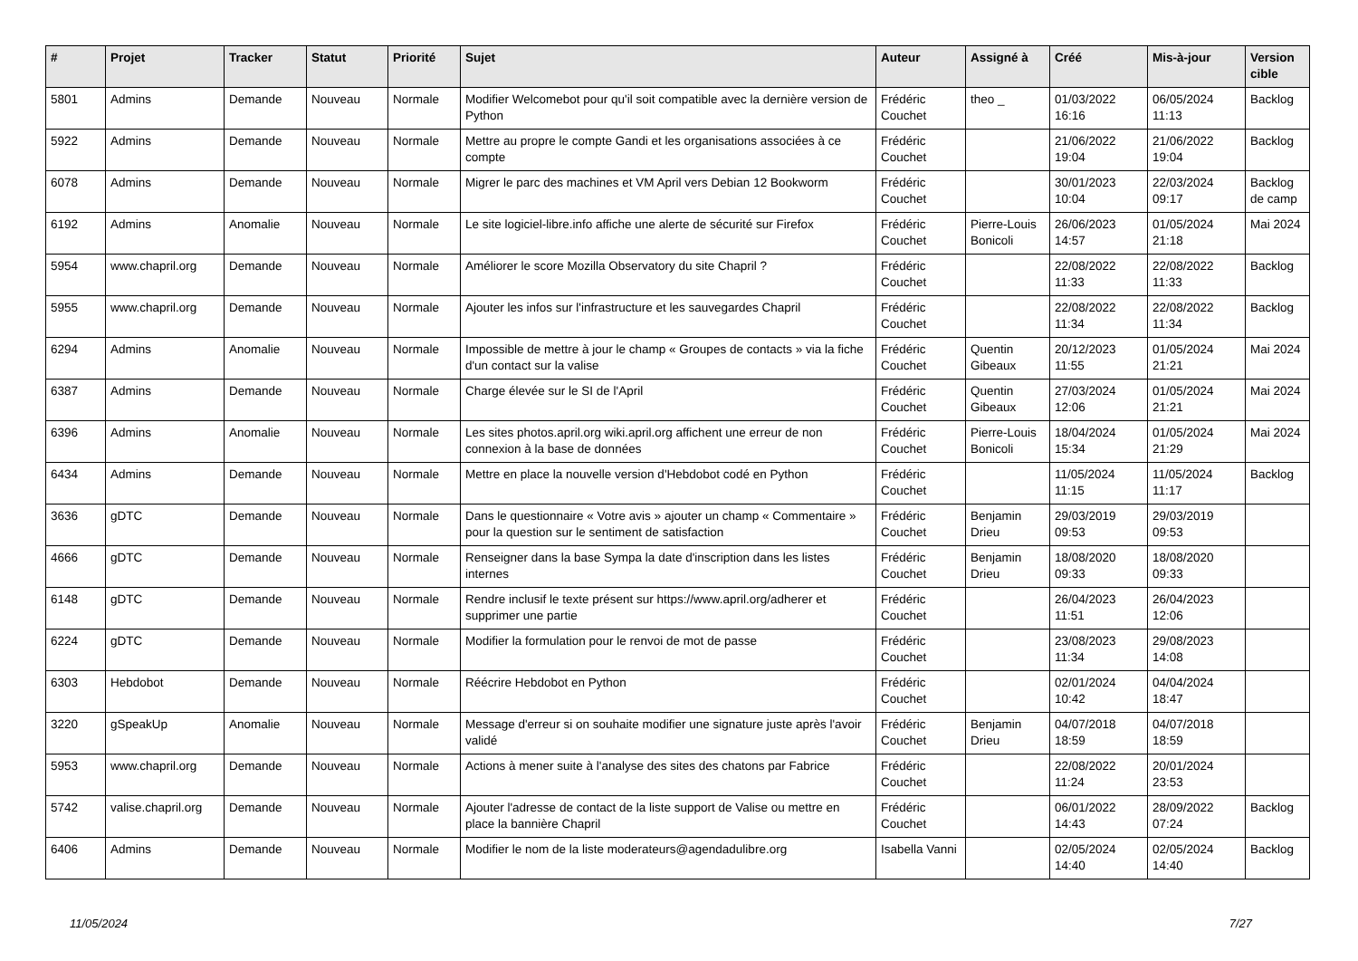| # | Projet | Tracker | Statut | Priorité | Sujet | Auteur | Assigné à | Créé | Mis-à-jour | Version cible |
| --- | --- | --- | --- | --- | --- | --- | --- | --- | --- | --- |
| 5801 | Admins | Demande | Nouveau | Normale | Modifier Welcomebot pour qu'il soit compatible avec la dernière version de Python | Frédéric Couchet | theo _ | 01/03/2022 16:16 | 06/05/2024 11:13 | Backlog |
| 5922 | Admins | Demande | Nouveau | Normale | Mettre au propre le compte Gandi et les organisations associées à ce compte | Frédéric Couchet | | 21/06/2022 19:04 | 21/06/2022 19:04 | Backlog |
| 6078 | Admins | Demande | Nouveau | Normale | Migrer le parc des machines et VM April vers Debian 12 Bookworm | Frédéric Couchet | | 30/01/2023 10:04 | 22/03/2024 09:17 | Backlog de camp |
| 6192 | Admins | Anomalie | Nouveau | Normale | Le site logiciel-libre.info affiche une alerte de sécurité sur Firefox | Frédéric Couchet | Pierre-Louis Bonicoli | 26/06/2023 14:57 | 01/05/2024 21:18 | Mai 2024 |
| 5954 | www.chapril.org | Demande | Nouveau | Normale | Améliorer le score Mozilla Observatory du site Chapril ? | Frédéric Couchet | | 22/08/2022 11:33 | 22/08/2022 11:33 | Backlog |
| 5955 | www.chapril.org | Demande | Nouveau | Normale | Ajouter les infos sur l'infrastructure et les sauvegardes Chapril | Frédéric Couchet | | 22/08/2022 11:34 | 22/08/2022 11:34 | Backlog |
| 6294 | Admins | Anomalie | Nouveau | Normale | Impossible de mettre à jour le champ « Groupes de contacts » via la fiche d'un contact sur la valise | Frédéric Couchet | Quentin Gibeaux | 20/12/2023 11:55 | 01/05/2024 21:21 | Mai 2024 |
| 6387 | Admins | Demande | Nouveau | Normale | Charge élevée sur le SI de l'April | Frédéric Couchet | Quentin Gibeaux | 27/03/2024 12:06 | 01/05/2024 21:21 | Mai 2024 |
| 6396 | Admins | Anomalie | Nouveau | Normale | Les sites photos.april.org wiki.april.org affichent une erreur de non connexion à la base de données | Frédéric Couchet | Pierre-Louis Bonicoli | 18/04/2024 15:34 | 01/05/2024 21:29 | Mai 2024 |
| 6434 | Admins | Demande | Nouveau | Normale | Mettre en place la nouvelle version d'Hebdobot codé en Python | Frédéric Couchet | | 11/05/2024 11:15 | 11/05/2024 11:17 | Backlog |
| 3636 | gDTC | Demande | Nouveau | Normale | Dans le questionnaire « Votre avis » ajouter un champ « Commentaire » pour la question sur le sentiment de satisfaction | Frédéric Couchet | Benjamin Drieu | 29/03/2019 09:53 | 29/03/2019 09:53 | |
| 4666 | gDTC | Demande | Nouveau | Normale | Renseigner dans la base Sympa la date d'inscription dans les listes internes | Frédéric Couchet | Benjamin Drieu | 18/08/2020 09:33 | 18/08/2020 09:33 | |
| 6148 | gDTC | Demande | Nouveau | Normale | Rendre inclusif le texte présent sur https://www.april.org/adherer et supprimer une partie | Frédéric Couchet | | 26/04/2023 11:51 | 26/04/2023 12:06 | |
| 6224 | gDTC | Demande | Nouveau | Normale | Modifier la formulation pour le renvoi de mot de passe | Frédéric Couchet | | 23/08/2023 11:34 | 29/08/2023 14:08 | |
| 6303 | Hebdobot | Demande | Nouveau | Normale | Réécrire Hebdobot en Python | Frédéric Couchet | | 02/01/2024 10:42 | 04/04/2024 18:47 | |
| 3220 | gSpeakUp | Anomalie | Nouveau | Normale | Message d'erreur si on souhaite modifier une signature juste après l'avoir validé | Frédéric Couchet | Benjamin Drieu | 04/07/2018 18:59 | 04/07/2018 18:59 | |
| 5953 | www.chapril.org | Demande | Nouveau | Normale | Actions à mener suite à l'analyse des sites des chatons par Fabrice | Frédéric Couchet | | 22/08/2022 11:24 | 20/01/2024 23:53 | |
| 5742 | valise.chapril.org | Demande | Nouveau | Normale | Ajouter l'adresse de contact de la liste support de Valise ou mettre en place la bannière Chapril | Frédéric Couchet | | 06/01/2022 14:43 | 28/09/2022 07:24 | Backlog |
| 6406 | Admins | Demande | Nouveau | Normale | Modifier le nom de la liste moderateurs@agendadulibre.org | Isabella Vanni | | 02/05/2024 14:40 | 02/05/2024 14:40 | Backlog |
11/05/2024 7/27